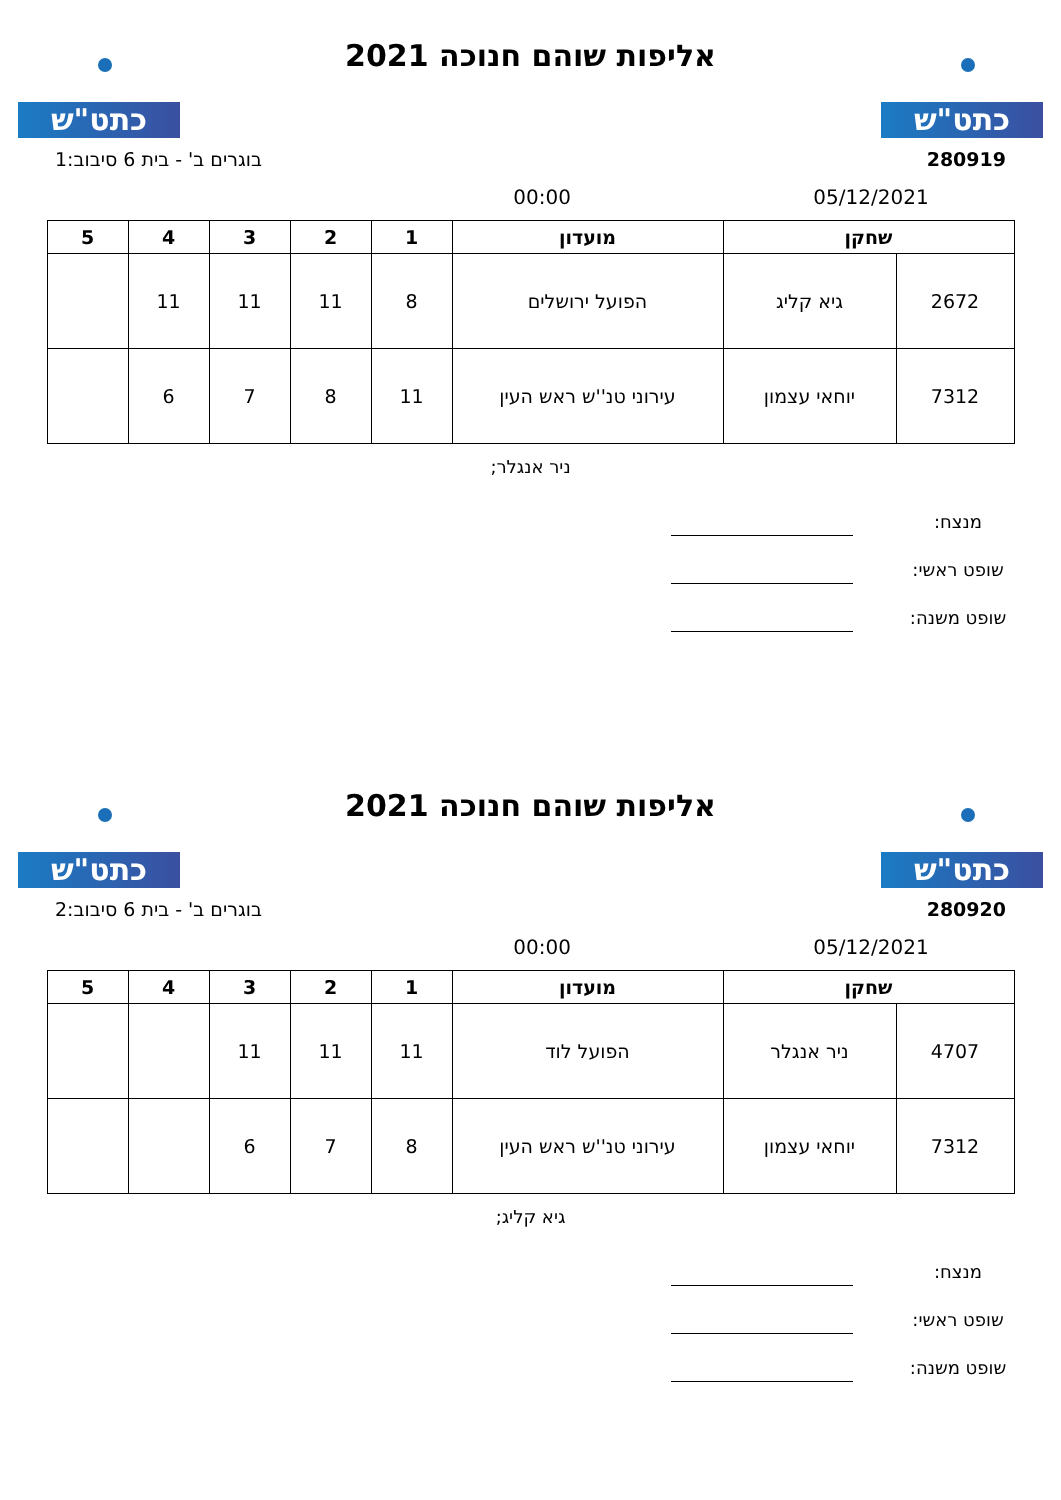כתט"ש
אליפות שוהם חנוכה 2021
כתט"ש
280919 בוגרים ב' - בית 6 סיבוב:1
05/12/2021 00:00
| שחקן | | מועדון | 1 | 2 | 3 | 4 | 5 |
| --- | --- | --- | --- | --- | --- | --- | --- |
| 2672 | גיא קליג | הפועל ירושלים | 8 | 11 | 11 | 11 | |
| 7312 | יוחאי עצמון | עירוני טנ''ש ראש העין | 11 | 8 | 7 | 6 | |
ניר אנגלר;
מנצח:
שופט ראשי:
שופט משנה:
כתט"ש
אליפות שוהם חנוכה 2021
כתט"ש
280920 בוגרים ב' - בית 6 סיבוב:2
05/12/2021 00:00
| שחקן | | מועדון | 1 | 2 | 3 | 4 | 5 |
| --- | --- | --- | --- | --- | --- | --- | --- |
| 4707 | ניר אנגלר | הפועל לוד | 11 | 11 | 11 | | |
| 7312 | יוחאי עצמון | עירוני טנ''ש ראש העין | 8 | 7 | 6 | | |
גיא קליג;
מנצח:
שופט ראשי:
שופט משנה: